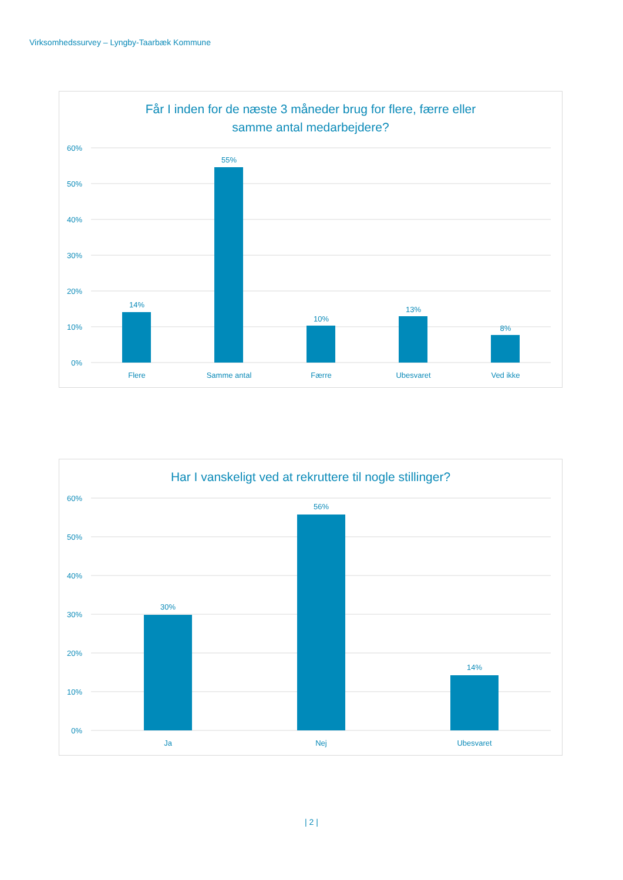Virksomhedssurvey – Lyngby-Taarbæk Kommune
Får I inden for de næste 3 måneder brug for flere, færre eller
samme antal medarbejdere?
60%
50%
40%
30%
20%
10%
0%
14%
55%
10%
13%
8%
Flere
Samme antal
Færre
Ubesvaret
Ved ikke
Har I vanskeligt ved at rekruttere til nogle stillinger?
60%
50%
40%
30%
20%
10%
0%
30%
56%
14%
Ja
Nej
Ubesvaret
| 2 |